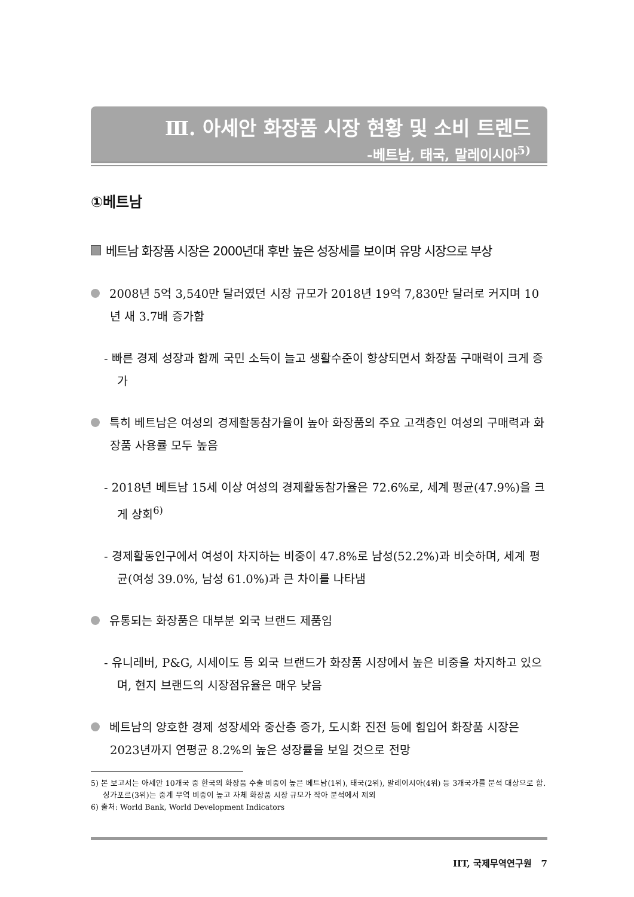Ⅲ. 아세안 화장품 시장 현황 및 소비 트렌드
-베트남, 태국, 말레이시아<sup>5)</sup>
①베트남
베트남 화장품 시장은 2000년대 후반 높은 성장세를 보이며 유망 시장으로 부상
2008년 5억 3,540만 달러였던 시장 규모가 2018년 19억 7,830만 달러로 커지며 10년 새 3.7배 증가함
- 빠른 경제 성장과 함께 국민 소득이 늘고 생활수준이 향상되면서 화장품 구매력이 크게 증가
특히 베트남은 여성의 경제활동참가율이 높아 화장품의 주요 고객층인 여성의 구매력과 화장품 사용률 모두 높음
- 2018년 베트남 15세 이상 여성의 경제활동참가율은 72.6%로, 세계 평균(47.9%)을 크게 상회<sup>6)</sup>
- 경제활동인구에서 여성이 차지하는 비중이 47.8%로 남성(52.2%)과 비슷하며, 세계 평균(여성 39.0%, 남성 61.0%)과 큰 차이를 나타냄
유통되는 화장품은 대부분 외국 브랜드 제품임
- 유니레버, P&G, 시세이도 등 외국 브랜드가 화장품 시장에서 높은 비중을 차지하고 있으며, 현지 브랜드의 시장점유율은 매우 낮음
베트남의 양호한 경제 성장세와 중산층 증가, 도시화 진전 등에 힘입어 화장품 시장은 2023년까지 연평균 8.2%의 높은 성장률을 보일 것으로 전망
5) 본 보고서는 아세안 10개국 중 한국의 화장품 수출 비중이 높은 베트남(1위), 태국(2위), 말레이시아(4위) 등 3개국가를 분석 대상으로 함. 싱가포르(3위)는 중계 무역 비중이 높고 자체 화장품 시장 규모가 작아 분석에서 제외
6) 출처: World Bank, World Development Indicators
IIT, 국제무역연구원 7